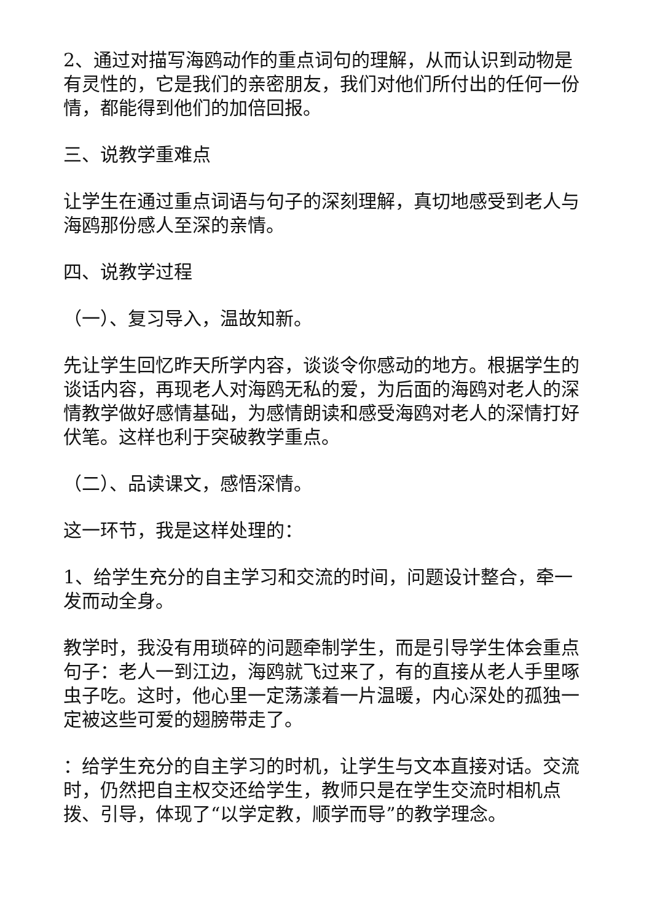2、通过对描写海鸥动作的重点词句的理解，从而认识到动物是有灵性的，它是我们的亲密朋友，我们对他们所付出的任何一份情，都能得到他们的加倍回报。
三、说教学重难点
让学生在通过重点词语与句子的深刻理解，真切地感受到老人与海鸥那份感人至深的亲情。
四、说教学过程
（一）、复习导入，温故知新。
先让学生回忆昨天所学内容，谈谈令你感动的地方。根据学生的谈话内容，再现老人对海鸥无私的爱，为后面的海鸥对老人的深情教学做好感情基础，为感情朗读和感受海鸥对老人的深情打好伏笔。这样也利于突破教学重点。
（二）、品读课文，感悟深情。
这一环节，我是这样处理的：
1、给学生充分的自主学习和交流的时间，问题设计整合，牵一发而动全身。
教学时，我没有用琐碎的问题牵制学生，而是引导学生体会重点句子：老人一到江边，海鸥就飞过来了，有的直接从老人手里啄虫子吃。这时，他心里一定荡漾着一片温暖，内心深处的孤独一定被这些可爱的翅膀带走了。
：给学生充分的自主学习的时机，让学生与文本直接对话。交流时，仍然把自主权交还给学生，教师只是在学生交流时相机点拨、引导，体现了“以学定教，顺学而导”的教学理念。